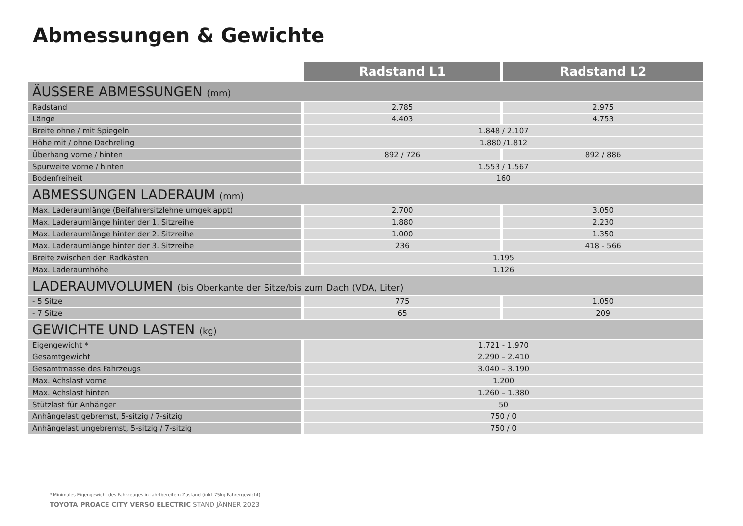Abmessungen & Gewichte
| | Radstand L1 | Radstand L2 |
| --- | --- | --- |
| ÄUSSERE ABMESSUNGEN (mm) | | |
| Radstand | 2.785 | 2.975 |
| Länge | 4.403 | 4.753 |
| Breite ohne / mit Spiegeln | 1.848 / 2.107 | |
| Höhe mit / ohne Dachreling | 1.880 /1.812 | |
| Überhang vorne / hinten | 892 / 726 | 892 / 886 |
| Spurweite vorne / hinten | 1.553 / 1.567 | |
| Bodenfreiheit | 160 | |
| ABMESSUNGEN LADERAUM (mm) | | |
| Max. Laderaumlänge (Beifahrersitzlehne umgeklappt) | 2.700 | 3.050 |
| Max. Laderaumlänge hinter der 1. Sitzreihe | 1.880 | 2.230 |
| Max. Laderaumlänge hinter der 2. Sitzreihe | 1.000 | 1.350 |
| Max. Laderaumlänge hinter der 3. Sitzreihe | 236 | 418 - 566 |
| Breite zwischen den Radkästen | 1.195 | |
| Max. Laderaumhöhe | 1.126 | |
| LADERAUMVOLUMEN (bis Oberkante der Sitze/bis zum Dach (VDA, Liter) | | |
| - 5 Sitze | 775 | 1.050 |
| - 7 Sitze | 65 | 209 |
| GEWICHTE UND LASTEN (kg) | | |
| Eigengewicht * | 1.721 - 1.970 | |
| Gesamtgewicht | 2.290 – 2.410 | |
| Gesamtmasse des Fahrzeugs | 3.040 – 3.190 | |
| Max. Achslast vorne | 1.200 | |
| Max. Achslast hinten | 1.260 – 1.380 | |
| Stützlast für Anhänger | 50 | |
| Anhängelast gebremst, 5-sitzig / 7-sitzig | 750 / 0 | |
| Anhängelast ungebremst, 5-sitzig / 7-sitzig | 750 / 0 | |
* Minimales Eigengewicht des Fahrzeuges in fahrtbereitem Zustand (inkl. 75kg Fahrergewicht).
TOYOTA PROACE CITY VERSO ELECTRIC STAND JÄNNER 2023